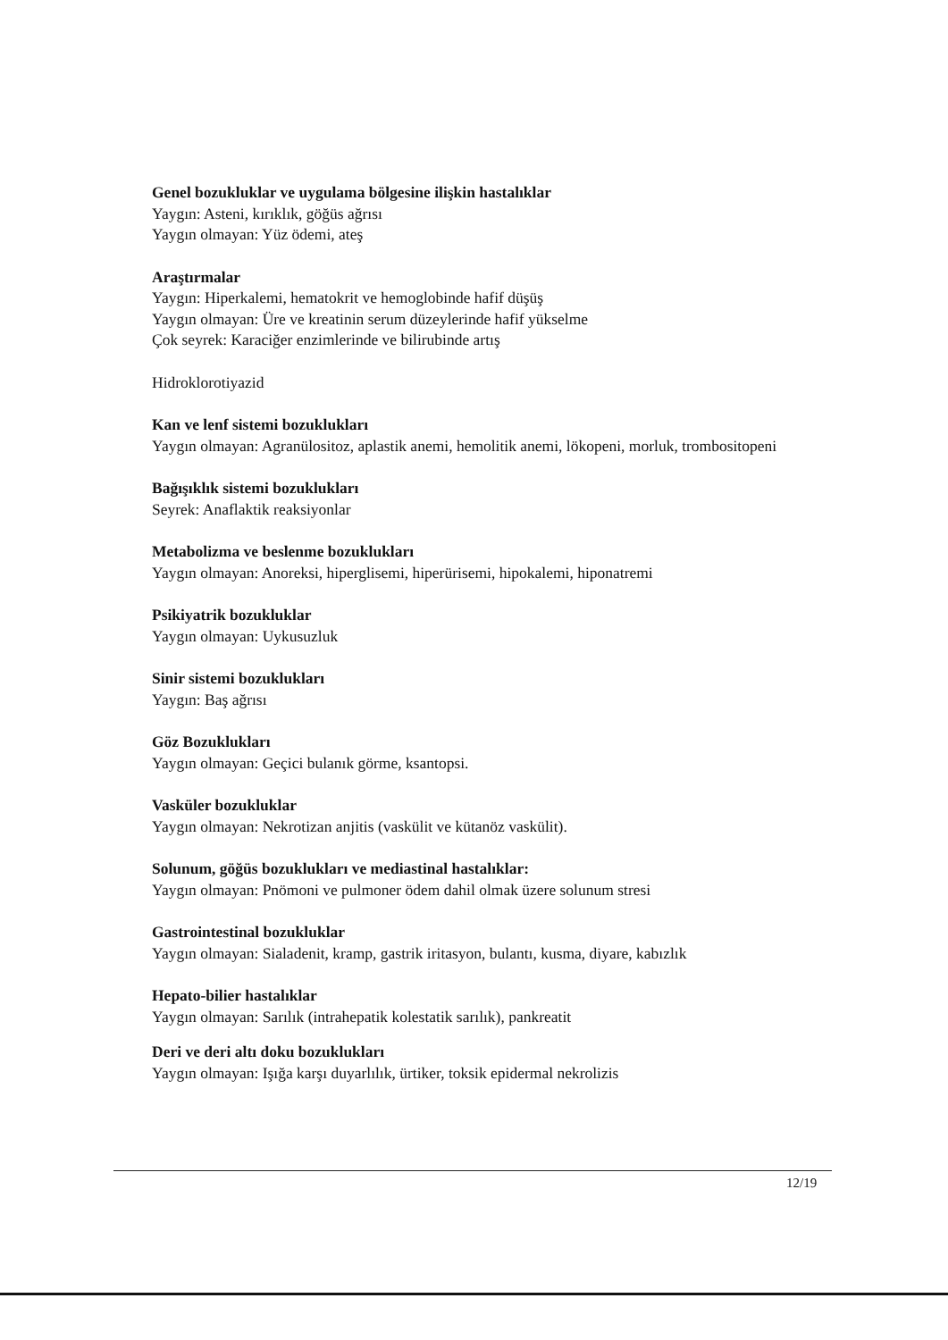Genel bozukluklar ve uygulama bölgesine ilişkin hastalıklar
Yaygın: Asteni, kırıklık, göğüs ağrısı
Yaygın olmayan: Yüz ödemi, ateş
Araştırmalar
Yaygın: Hiperkalemi, hematokrit ve hemoglobinde hafif düşüş
Yaygın olmayan: Üre ve kreatinin serum düzeylerinde hafif yükselme
Çok seyrek: Karaciğer enzimlerinde ve bilirubinde artış
Hidroklorotiyazid
Kan ve lenf sistemi bozuklukları
Yaygın olmayan: Agranülositoz, aplastik anemi, hemolitik anemi, lökopeni, morluk, trombositopeni
Bağışıklık sistemi bozuklukları
Seyrek: Anaflaktik reaksiyonlar
Metabolizma ve beslenme bozuklukları
Yaygın olmayan: Anoreksi, hiperglisemi, hiperürisemi, hipokalemi, hiponatremi
Psikiyatrik bozukluklar
Yaygın olmayan: Uykusuzluk
Sinir sistemi bozuklukları
Yaygın: Baş ağrısı
Göz Bozuklukları
Yaygın olmayan: Geçici bulanık görme, ksantopsi.
Vasküler bozukluklar
Yaygın olmayan: Nekrotizan anjitis (vaskülit ve kütanöz vaskülit).
Solunum, göğüs bozuklukları ve mediastinal hastalıklar:
Yaygın olmayan: Pnömoni ve pulmoner ödem dahil olmak üzere solunum stresi
Gastrointestinal bozukluklar
Yaygın olmayan: Sialadenit, kramp, gastrik iritasyon, bulantı, kusma, diyare, kabızlık
Hepato-bilier hastalıklar
Yaygın olmayan: Sarılık (intrahepatik kolestatik sarılık), pankreatit
Deri ve deri altı doku bozuklukları
Yaygın olmayan: Işığa karşı duyarlılık, ürtiker, toksik epidermal nekrolizis
12/19